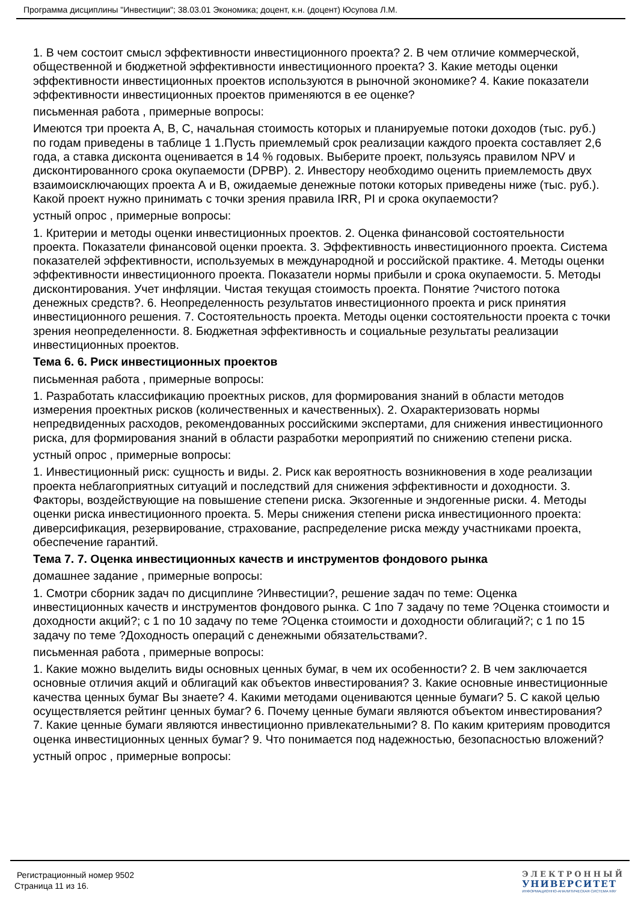Программа дисциплины "Инвестиции"; 38.03.01 Экономика; доцент, к.н. (доцент) Юсупова Л.М.
1. В чем состоит смысл эффективности инвестиционного проекта? 2. В чем отличие коммерческой, общественной и бюджетной эффективности инвестиционного проекта? 3. Какие методы оценки эффективности инвестиционных проектов используются в рыночной экономике? 4. Какие показатели эффективности инвестиционных проектов применяются в ее оценке?
письменная работа , примерные вопросы:
Имеются три проекта A, B, C, начальная стоимость которых и планируемые потоки доходов (тыс. руб.) по годам приведены в таблице 1 1.Пусть приемлемый срок реализации каждого проекта составляет 2,6 года, а ставка дисконта оценивается в 14 % годовых. Выберите проект, пользуясь правилом NPV и дисконтированного срока окупаемости (DPBP). 2. Инвестору необходимо оценить приемлемость двух взаимоисключающих проекта А и В, ожидаемые денежные потоки которых приведены ниже (тыс. руб.). Какой проект нужно принимать с точки зрения правила IRR, PI и срока окупаемости?
устный опрос , примерные вопросы:
1. Критерии и методы оценки инвестиционных проектов. 2. Оценка финансовой состоятельности проекта. Показатели финансовой оценки проекта. 3. Эффективность инвестиционного проекта. Система показателей эффективности, используемых в международной и российской практике. 4. Методы оценки эффективности инвестиционного проекта. Показатели нормы прибыли и срока окупаемости. 5. Методы дисконтирования. Учет инфляции. Чистая текущая стоимость проекта. Понятие ?чистого потока денежных средств?. 6. Неопределенность результатов инвестиционного проекта и риск принятия инвестиционного решения. 7. Состоятельность проекта. Методы оценки состоятельности проекта с точки зрения неопределенности. 8. Бюджетная эффективность и социальные результаты реализации инвестиционных проектов.
Тема 6. 6. Риск инвестиционных проектов
письменная работа , примерные вопросы:
1. Разработать классификацию проектных рисков, для формирования знаний в области методов измерения проектных рисков (количественных и качественных). 2. Охарактеризовать нормы непредвиденных расходов, рекомендованных российскими экспертами, для снижения инвестиционного риска, для формирования знаний в области разработки мероприятий по снижению степени риска.
устный опрос , примерные вопросы:
1. Инвестиционный риск: сущность и виды. 2. Риск как вероятность возникновения в ходе реализации проекта неблагоприятных ситуаций и последствий для снижения эффективности и доходности. 3. Факторы, воздействующие на повышение степени риска. Экзогенные и эндогенные риски. 4. Методы оценки риска инвестиционного проекта. 5. Меры снижения степени риска инвестиционного проекта: диверсификация, резервирование, страхование, распределение риска между участниками проекта, обеспечение гарантий.
Тема 7. 7. Оценка инвестиционных качеств и инструментов фондового рынка
домашнее задание , примерные вопросы:
1. Смотри сборник задач по дисциплине ?Инвестиции?, решение задач по теме: Оценка инвестиционных качеств и инструментов фондового рынка. С 1по 7 задачу по теме ?Оценка стоимости и доходности акций?; с 1 по 10 задачу по теме ?Оценка стоимости и доходности облигаций?; с 1 по 15 задачу по теме ?Доходность операций с денежными обязательствами?.
письменная работа , примерные вопросы:
1. Какие можно выделить виды основных ценных бумаг, в чем их особенности? 2. В чем заключается основные отличия акций и облигаций как объектов инвестирования? 3. Какие основные инвестиционные качества ценных бумаг Вы знаете? 4. Какими методами оцениваются ценные бумаги? 5. С какой целью осуществляется рейтинг ценных бумаг? 6. Почему ценные бумаги являются объектом инвестирования? 7. Какие ценные бумаги являются инвестиционно привлекательными? 8. По каким критериям проводится оценка инвестиционных ценных бумаг? 9. Что понимается под надежностью, безопасностью вложений?
устный опрос , примерные вопросы:
Регистрационный номер 9502
Страница 11 из 16.
ЭЛЕКТРОННЫЙ
УНИВЕРСИТЕТ
ИНФОРМАЦИОННО-АНАЛИТИЧЕСКАЯ СИСТЕМА КФУ